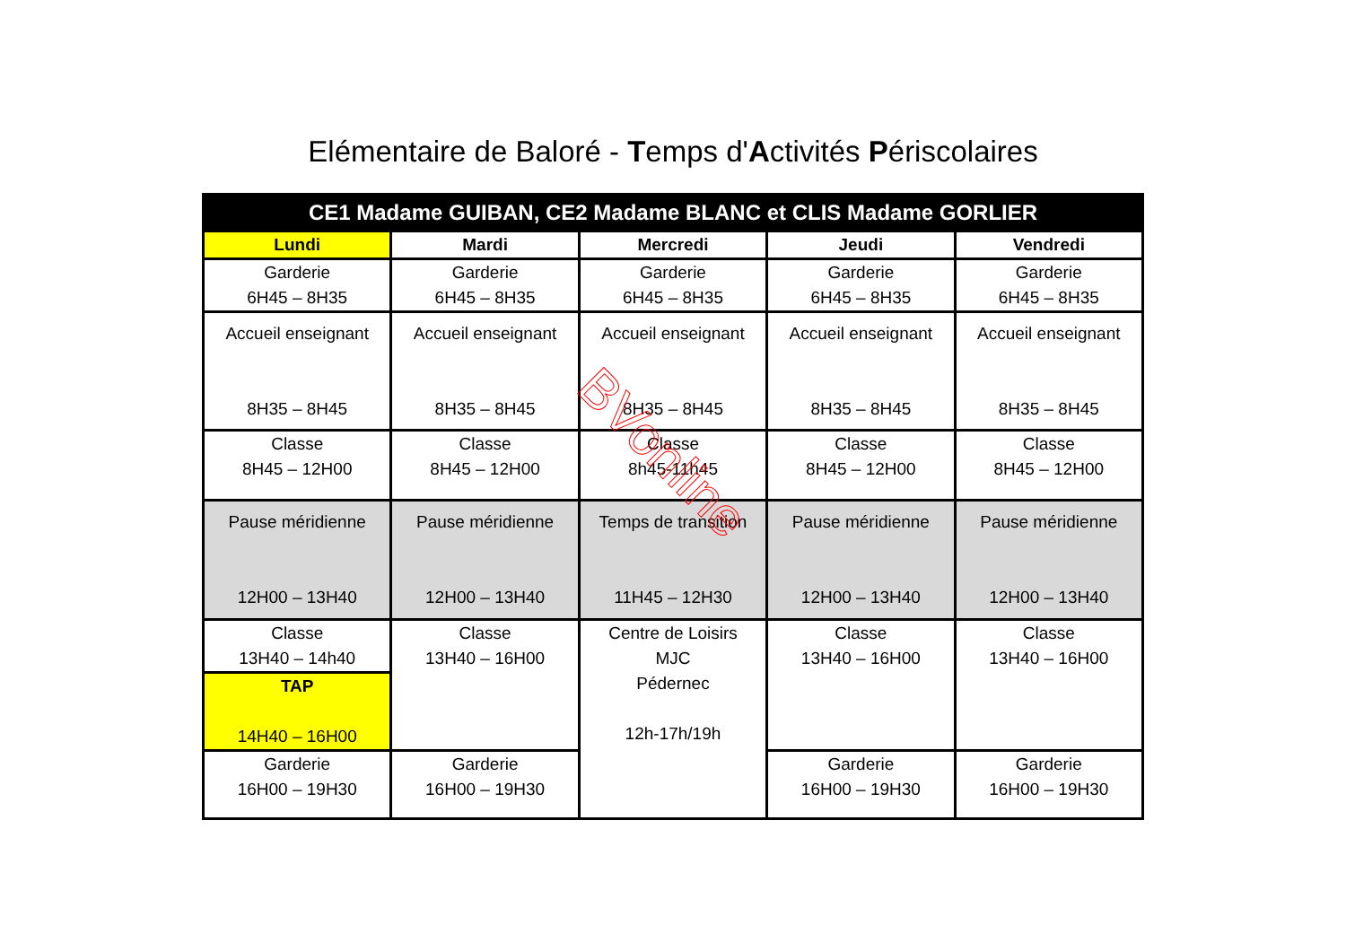Elémentaire de Baloré - Temps d'Activités Périscolaires
| CE1 Madame GUIBAN, CE2 Madame BLANC et CLIS Madame GORLIER | | | | |
| --- | --- | --- | --- | --- |
| Lundi | Mardi | Mercredi | Jeudi | Vendredi |
| Garderie 6H45 – 8H35 | Garderie 6H45 – 8H35 | Garderie 6H45 – 8H35 | Garderie 6H45 – 8H35 | Garderie 6H45 – 8H35 |
| Accueil enseignant 8H35 – 8H45 | Accueil enseignant 8H35 – 8H45 | Accueil enseignant 8H35 – 8H45 | Accueil enseignant 8H35 – 8H45 | Accueil enseignant 8H35 – 8H45 |
| Classe 8H45 – 12H00 | Classe 8H45 – 12H00 | Classe 8h45-11h45 | Classe 8H45 – 12H00 | Classe 8H45 – 12H00 |
| Pause méridienne 12H00 – 13H40 | Pause méridienne 12H00 – 13H40 | Temps de transition 11H45 – 12H30 | Pause méridienne 12H00 – 13H40 | Pause méridienne 12H00 – 13H40 |
| Classe 13H40 – 14h40 | Classe 13H40 – 16H00 | Centre de Loisirs MJC Pédernec 12h-17h/19h | Classe 13H40 – 16H00 | Classe 13H40 – 16H00 |
| TAP 14H40 – 16H00 | | | | |
| Garderie 16H00 – 19H30 | Garderie 16H00 – 19H30 | | Garderie 16H00 – 19H30 | Garderie 16H00 – 19H30 |
BVonline